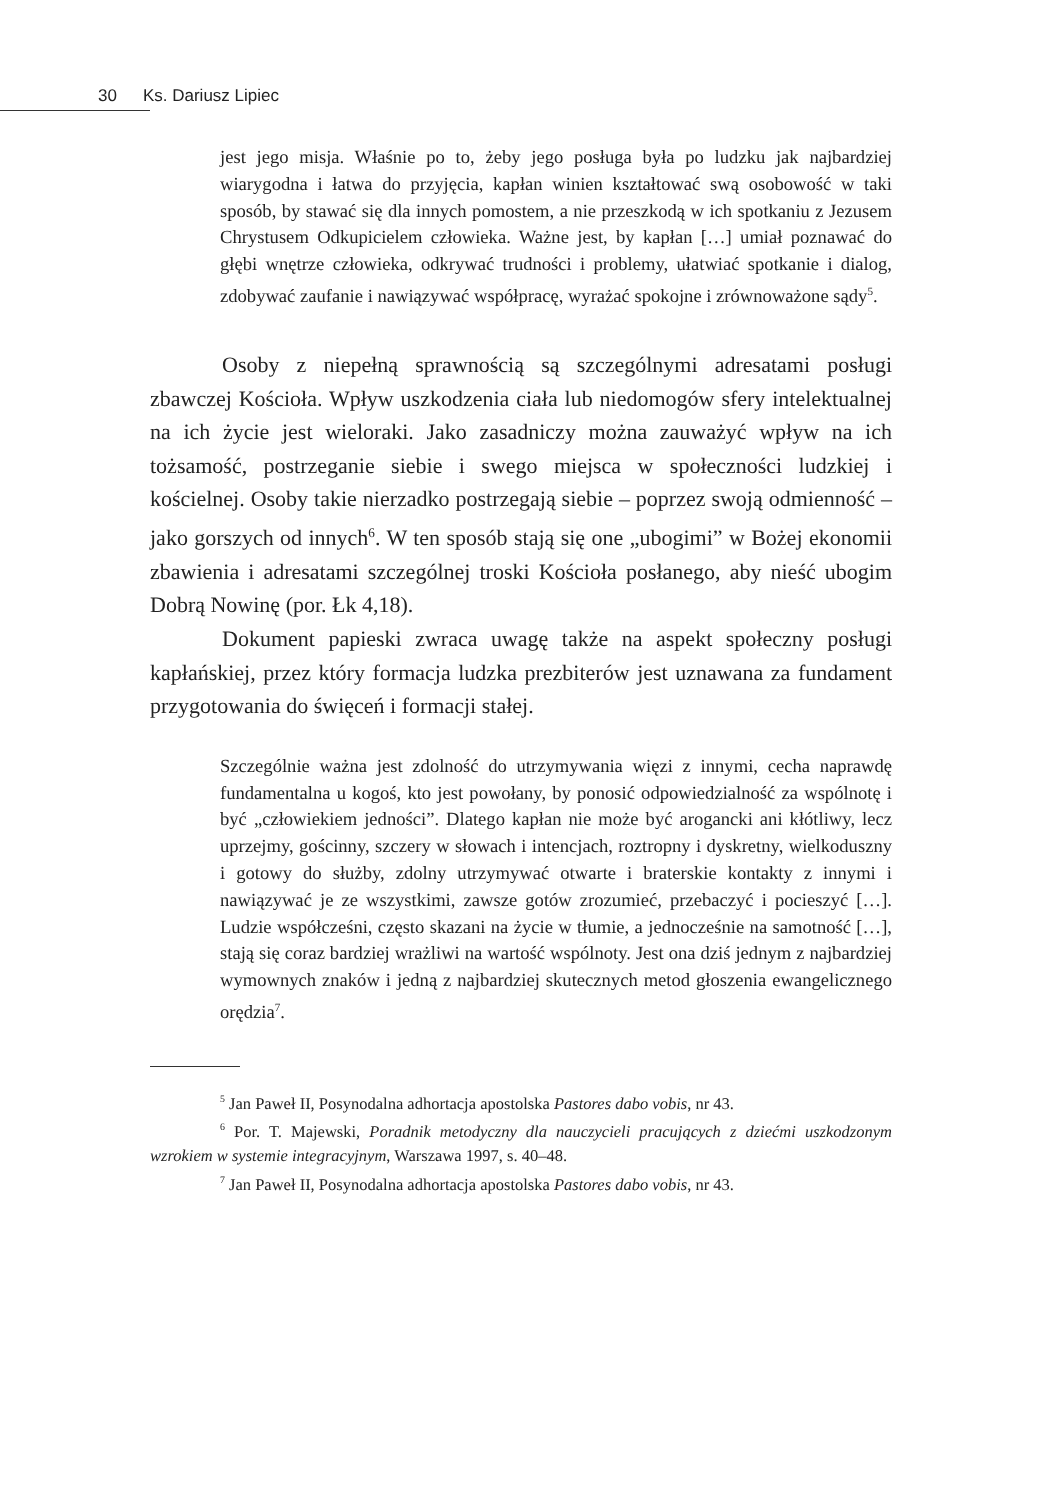30 Ks. Dariusz Lipiec
jest jego misja. Właśnie po to, żeby jego posługa była po ludzku jak najbardziej wiarygodna i łatwa do przyjęcia, kapłan winien kształtować swą osobowość w taki sposób, by stawać się dla innych pomostem, a nie przeszkodą w ich spotkaniu z Jezusem Chrystusem Odkupicielem człowieka. Ważne jest, by kapłan […] umiał poznawać do głębi wnętrze człowieka, odkrywać trudności i problemy, ułatwiać spotkanie i dialog, zdobywać zaufanie i nawiązywać współpracę, wyrażać spokojne i zrównoważone sądy<sup>5</sup>.
Osoby z niepełną sprawnością są szczególnymi adresatami posługi zbawczej Kościoła. Wpływ uszkodzenia ciała lub niedomogów sfery intelektualnej na ich życie jest wieloraki. Jako zasadniczy można zauważyć wpływ na ich tożsamość, postrzeganie siebie i swego miejsca w społeczności ludzkiej i kościelnej. Osoby takie nierzadko postrzegają siebie – poprzez swoją odmienność – jako gorszych od innych<sup>6</sup>. W ten sposób stają się one „ubogimi” w Bożej ekonomii zbawienia i adresatami szczególnej troski Kościoła posłanego, aby nieść ubogim Dobrą Nowinę (por. Łk 4,18).
Dokument papieski zwraca uwagę także na aspekt społeczny posługi kapłańskiej, przez który formacja ludzka prezbiterów jest uznawana za fundament przygotowania do święceń i formacji stałej.
Szczególnie ważna jest zdolność do utrzymywania więzi z innymi, cecha naprawdę fundamentalna u kogoś, kto jest powołany, by ponosić odpowiedzialność za wspólnotę i być „człowiekiem jedności”. Dlatego kapłan nie może być arogancki ani kłótliwy, lecz uprzejmy, gościnny, szczery w słowach i intencjach, roztropny i dyskretny, wielkoduszny i gotowy do służby, zdolny utrzymywać otwarte i braterskie kontakty z innymi i nawiązywać je ze wszystkimi, zawsze gotów zrozumieć, przebaczyć i pocieszyć […]. Ludzie współcześni, często skazani na życie w tłumie, a jednocześnie na samotność […], stają się coraz bardziej wrażliwi na wartość wspólnoty. Jest ona dziś jednym z najbardziej wymownych znaków i jedną z najbardziej skutecznych metod głoszenia ewangelicznego orędzia<sup>7</sup>.
<sup>5</sup> Jan Paweł II, Posynodalna adhortacja apostolska Pastores dabo vobis, nr 43.
<sup>6</sup> Por. T. Majewski, Poradnik metodyczny dla nauczycieli pracujących z dziećmi uszkodzonym wzrokiem w systemie integracyjnym, Warszawa 1997, s. 40–48.
<sup>7</sup> Jan Paweł II, Posynodalna adhortacja apostolska Pastores dabo vobis, nr 43.